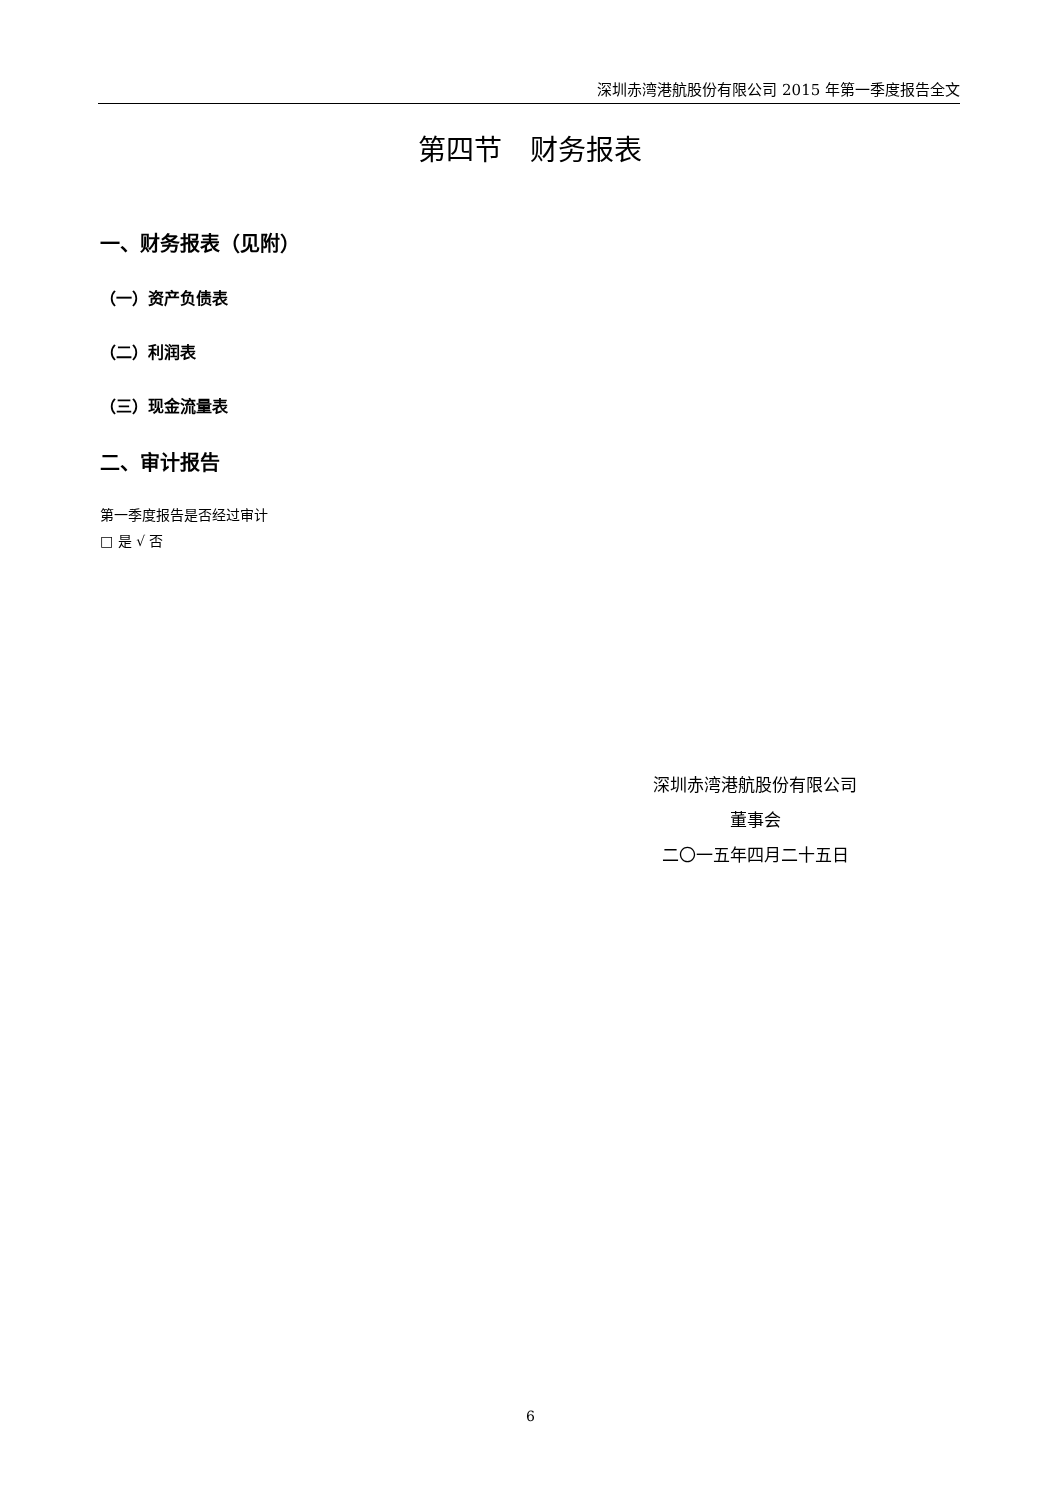深圳赤湾港航股份有限公司 2015 年第一季度报告全文
第四节　财务报表
一、财务报表（见附）
（一）资产负债表
（二）利润表
（三）现金流量表
二、审计报告
第一季度报告是否经过审计
□ 是 √ 否
深圳赤湾港航股份有限公司
董事会
二〇一五年四月二十五日
6